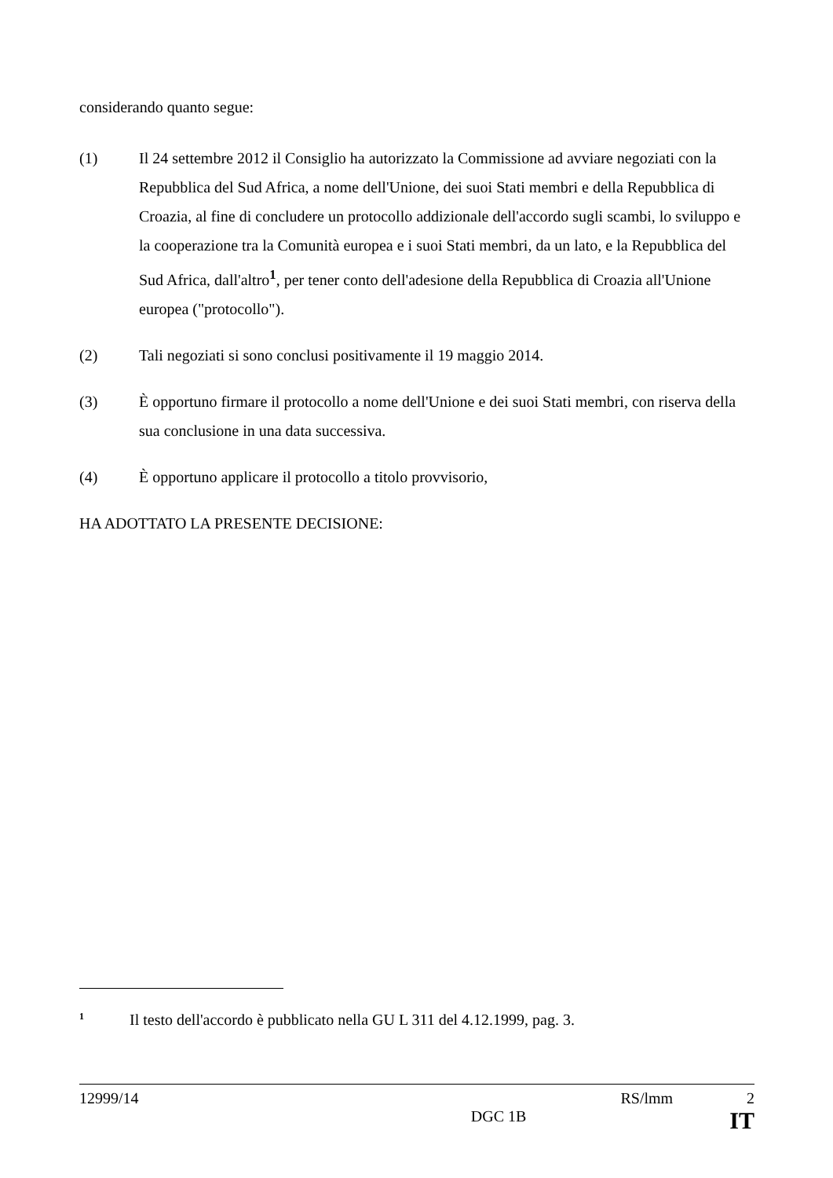considerando quanto segue:
(1) Il 24 settembre 2012 il Consiglio ha autorizzato la Commissione ad avviare negoziati con la Repubblica del Sud Africa, a nome dell'Unione, dei suoi Stati membri e della Repubblica di Croazia, al fine di concludere un protocollo addizionale dell'accordo sugli scambi, lo sviluppo e la cooperazione tra la Comunità europea e i suoi Stati membri, da un lato, e la Repubblica del Sud Africa, dall'altro<sup>1</sup>, per tener conto dell'adesione della Repubblica di Croazia all'Unione europea ("protocollo").
(2) Tali negoziati si sono conclusi positivamente il 19 maggio 2014.
(3) È opportuno firmare il protocollo a nome dell'Unione e dei suoi Stati membri, con riserva della sua conclusione in una data successiva.
(4) È opportuno applicare il protocollo a titolo provvisorio,
HA ADOTTATO LA PRESENTE DECISIONE:
1 Il testo dell'accordo è pubblicato nella GU L 311 del 4.12.1999, pag. 3.
12999/14 RS/lmm 2
DGC 1B IT